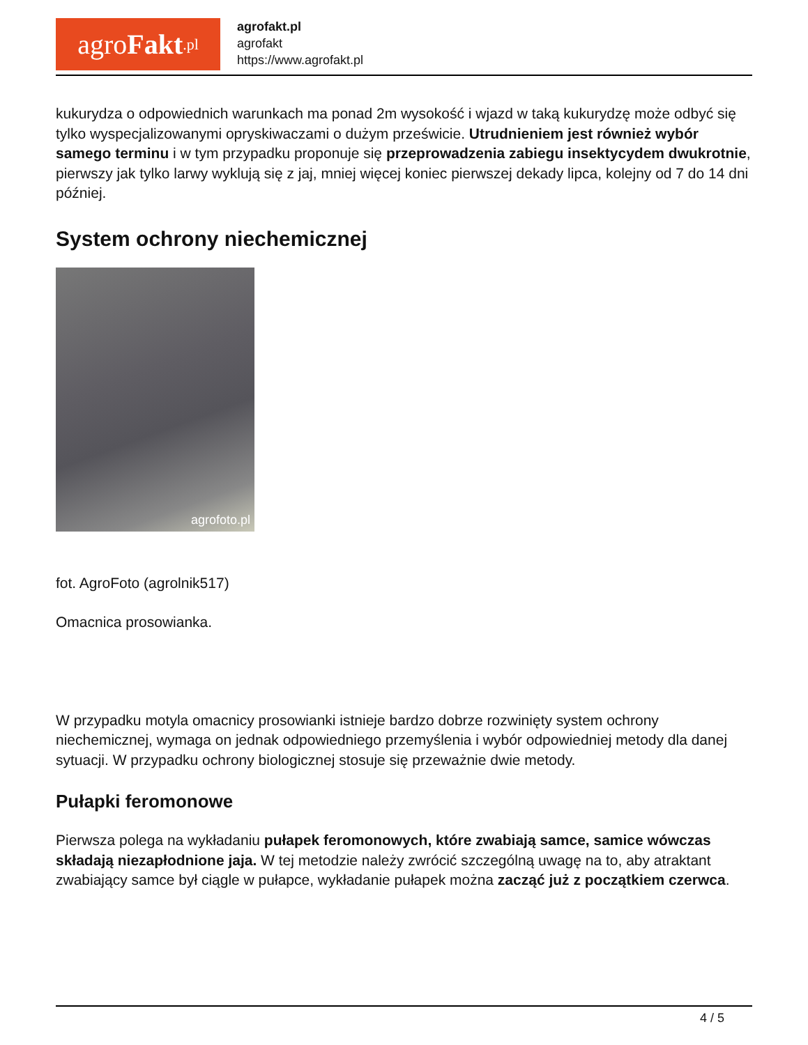agro Fakt.pl
agrofakt.pl
agrofakt
https://www.agrofakt.pl
kukurydza o odpowiednich warunkach ma ponad 2m wysokość i wjazd w taką kukurydzę może odbyć się tylko wyspecjalizowanymi opryskiwaczami o dużym prześwicie. Utrudnieniem jest również wybór samego terminu i w tym przypadku proponuje się przeprowadzenia zabiegu insektycydem dwukrotnie, pierwszy jak tylko larwy wyklują się z jaj, mniej więcej koniec pierwszej dekady lipca, kolejny od 7 do 14 dni później.
System ochrony niechemicznej
agrofoto.pl
fot. AgroFoto (agrolnik517)
Omacnica prosowianka.
W przypadku motyla omacnicy prosowianki istnieje bardzo dobrze rozwinięty system ochrony niechemicznej, wymaga on jednak odpowiedniego przemyślenia i wybór odpowiedniej metody dla danej sytuacji. W przypadku ochrony biologicznej stosuje się przeważnie dwie metody.
Pułapki feromonowe
Pierwsza polega na wykładaniu pułapek feromonowych, które zwabiają samce, samice wówczas składają niezapłodnione jaja. W tej metodzie należy zwrócić szczególną uwagę na to, aby atraktant zwabiający samce był ciągle w pułapce, wykładanie pułapek można zacząć już z początkiem czerwca.
4 / 5